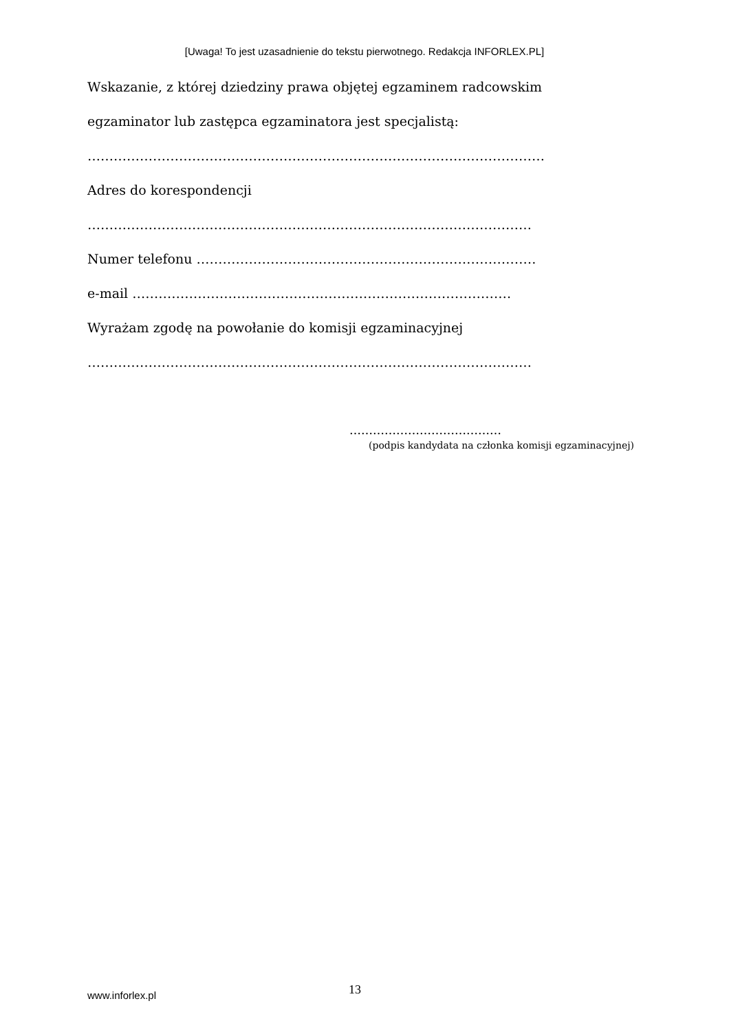[Uwaga! To jest uzasadnienie do tekstu pierwotnego. Redakcja INFORLEX.PL]
Wskazanie, z której dziedziny prawa objętej egzaminem radcowskim
egzaminator lub zastępca egzaminatora jest specjalistą:
……………………………………………………………………………………………
Adres do korespondencji
…………………………………………………………………………………………
Numer telefonu ……………………………………………………………………
e-mail ……………………………………………………………………………
Wyrażam zgodę na powołanie do komisji egzaminacyjnej
…………………………………………………………………………………………
…………………………………
(podpis kandydata na członka komisji egzaminacyjnej)
www.inforlex.pl 13